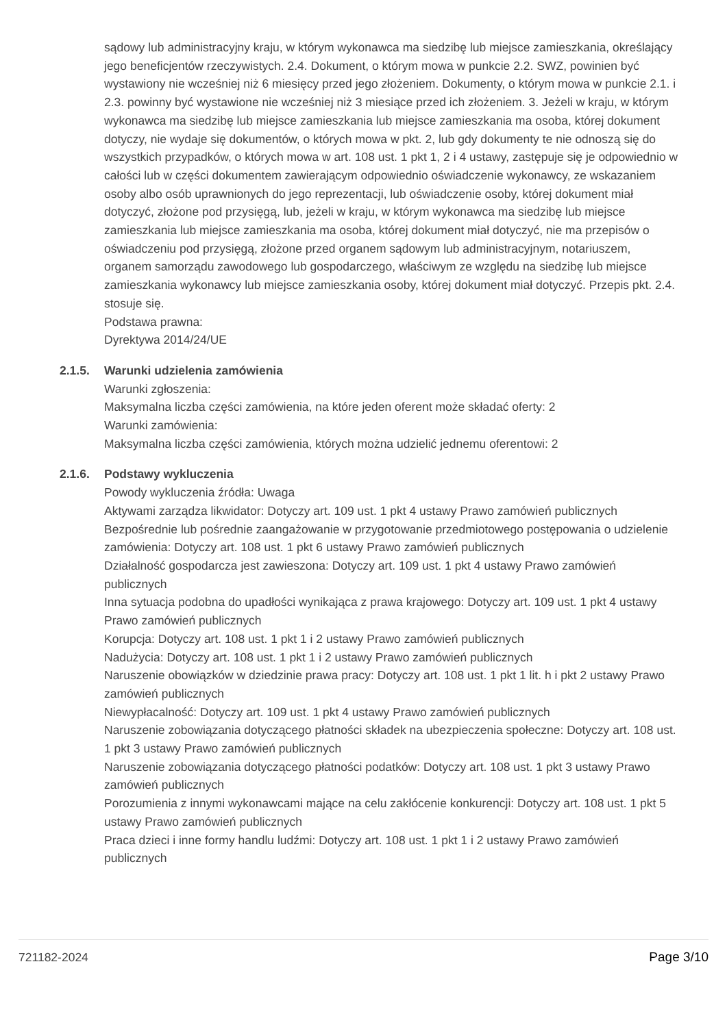sądowy lub administracyjny kraju, w którym wykonawca ma siedzibę lub miejsce zamieszkania, określający jego beneficjentów rzeczywistych. 2.4. Dokument, o którym mowa w punkcie 2.2. SWZ, powinien być wystawiony nie wcześniej niż 6 miesięcy przed jego złożeniem. Dokumenty, o którym mowa w punkcie 2.1. i 2.3. powinny być wystawione nie wcześniej niż 3 miesiące przed ich złożeniem. 3. Jeżeli w kraju, w którym wykonawca ma siedzibę lub miejsce zamieszkania lub miejsce zamieszkania ma osoba, której dokument dotyczy, nie wydaje się dokumentów, o których mowa w pkt. 2, lub gdy dokumenty te nie odnoszą się do wszystkich przypadków, o których mowa w art. 108 ust. 1 pkt 1, 2 i 4 ustawy, zastępuje się je odpowiednio w całości lub w części dokumentem zawierającym odpowiednio oświadczenie wykonawcy, ze wskazaniem osoby albo osób uprawnionych do jego reprezentacji, lub oświadczenie osoby, której dokument miał dotyczyć, złożone pod przysięgą, lub, jeżeli w kraju, w którym wykonawca ma siedzibę lub miejsce zamieszkania lub miejsce zamieszkania ma osoba, której dokument miał dotyczyć, nie ma przepisów o oświadczeniu pod przysięgą, złożone przed organem sądowym lub administracyjnym, notariuszem, organem samorządu zawodowego lub gospodarczego, właściwym ze względu na siedzibę lub miejsce zamieszkania wykonawcy lub miejsce zamieszkania osoby, której dokument miał dotyczyć. Przepis pkt. 2.4. stosuje się.
Podstawa prawna:
Dyrektywa 2014/24/UE
2.1.5. Warunki udzielenia zamówienia
Warunki zgłoszenia:
Maksymalna liczba części zamówienia, na które jeden oferent może składać oferty: 2
Warunki zamówienia:
Maksymalna liczba części zamówienia, których można udzielić jednemu oferentowi: 2
2.1.6. Podstawy wykluczenia
Powody wykluczenia źródła: Uwaga
Aktywami zarządza likwidator: Dotyczy art. 109 ust. 1 pkt 4 ustawy Prawo zamówień publicznych
Bezpośrednie lub pośrednie zaangażowanie w przygotowanie przedmiotowego postępowania o udzielenie zamówienia: Dotyczy art. 108 ust. 1 pkt 6 ustawy Prawo zamówień publicznych
Działalność gospodarcza jest zawieszona: Dotyczy art. 109 ust. 1 pkt 4 ustawy Prawo zamówień publicznych
Inna sytuacja podobna do upadłości wynikająca z prawa krajowego: Dotyczy art. 109 ust. 1 pkt 4 ustawy Prawo zamówień publicznych
Korupcja: Dotyczy art. 108 ust. 1 pkt 1 i 2 ustawy Prawo zamówień publicznych
Nadużycia: Dotyczy art. 108 ust. 1 pkt 1 i 2 ustawy Prawo zamówień publicznych
Naruszenie obowiązków w dziedzinie prawa pracy: Dotyczy art. 108 ust. 1 pkt 1 lit. h i pkt 2 ustawy Prawo zamówień publicznych
Niewypłacalność: Dotyczy art. 109 ust. 1 pkt 4 ustawy Prawo zamówień publicznych
Naruszenie zobowiązania dotyczącego płatności składek na ubezpieczenia społeczne: Dotyczy art. 108 ust. 1 pkt 3 ustawy Prawo zamówień publicznych
Naruszenie zobowiązania dotyczącego płatności podatków: Dotyczy art. 108 ust. 1 pkt 3 ustawy Prawo zamówień publicznych
Porozumienia z innymi wykonawcami mające na celu zakłócenie konkurencji: Dotyczy art. 108 ust. 1 pkt 5 ustawy Prawo zamówień publicznych
Praca dzieci i inne formy handlu ludźmi: Dotyczy art. 108 ust. 1 pkt 1 i 2 ustawy Prawo zamówień publicznych
721182-2024 Page 3/10